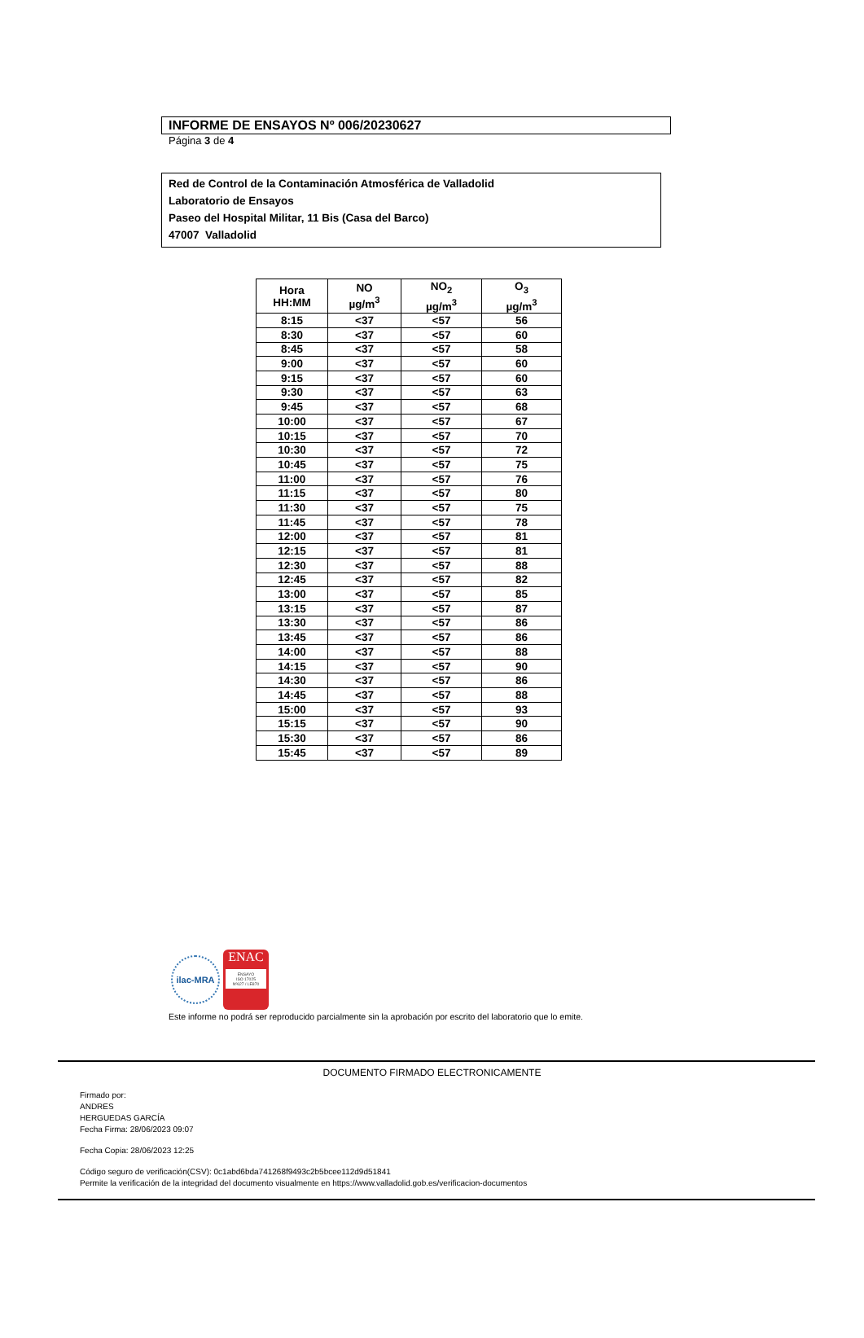INFORME DE ENSAYOS Nº 006/20230627
Página 3 de 4
Red de Control de la Contaminación Atmosférica de Valladolid
Laboratorio de Ensayos
Paseo del Hospital Militar, 11 Bis (Casa del Barco)
47007 Valladolid
| Hora HH:MM | NO µg/m<sup>3</sup> | NO<sub>2</sub> µg/m<sup>3</sup> | O<sub>3</sub> µg/m<sup>3</sup> |
| --- | --- | --- | --- |
| 8:15 | <37 | <57 | 56 |
| 8:30 | <37 | <57 | 60 |
| 8:45 | <37 | <57 | 58 |
| 9:00 | <37 | <57 | 60 |
| 9:15 | <37 | <57 | 60 |
| 9:30 | <37 | <57 | 63 |
| 9:45 | <37 | <57 | 68 |
| 10:00 | <37 | <57 | 67 |
| 10:15 | <37 | <57 | 70 |
| 10:30 | <37 | <57 | 72 |
| 10:45 | <37 | <57 | 75 |
| 11:00 | <37 | <57 | 76 |
| 11:15 | <37 | <57 | 80 |
| 11:30 | <37 | <57 | 75 |
| 11:45 | <37 | <57 | 78 |
| 12:00 | <37 | <57 | 81 |
| 12:15 | <37 | <57 | 81 |
| 12:30 | <37 | <57 | 88 |
| 12:45 | <37 | <57 | 82 |
| 13:00 | <37 | <57 | 85 |
| 13:15 | <37 | <57 | 87 |
| 13:30 | <37 | <57 | 86 |
| 13:45 | <37 | <57 | 86 |
| 14:00 | <37 | <57 | 88 |
| 14:15 | <37 | <57 | 90 |
| 14:30 | <37 | <57 | 86 |
| 14:45 | <37 | <57 | 88 |
| 15:00 | <37 | <57 | 93 |
| 15:15 | <37 | <57 | 90 |
| 15:30 | <37 | <57 | 86 |
| 15:45 | <37 | <57 | 89 |
ilac-MRA
ENAC
ENSAYO
ISO 17025
Nº627 / LE870
Este informe no podrá ser reproducido parcialmente sin la aprobación por escrito del laboratorio que lo emite.
DOCUMENTO FIRMADO ELECTRONICAMENTE
Firmado por:
ANDRES
HERGUEDAS GARCÍA
Fecha Firma: 28/06/2023 09:07
Fecha Copia: 28/06/2023 12:25
Código seguro de verificación(CSV): 0c1abd6bda741268f9493c2b5bcee112d9d51841
Permite la verificación de la integridad del documento visualmente en https://www.valladolid.gob.es/verificacion-documentos